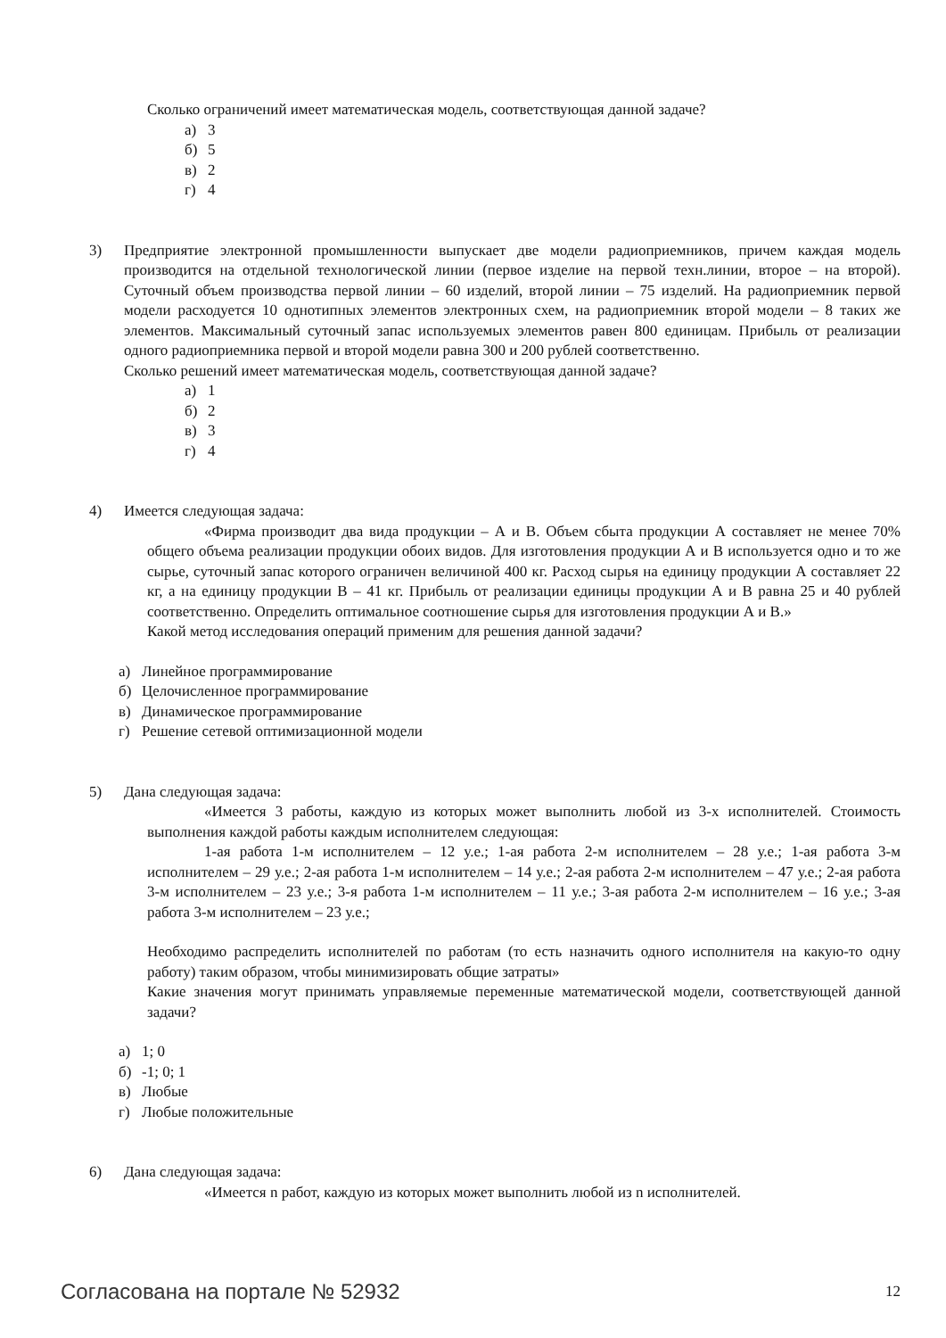Сколько ограничений имеет математическая модель, соответствующая данной задаче?
а) 3
б) 5
в) 2
г) 4
3) Предприятие электронной промышленности выпускает две модели радиоприемников, причем каждая модель производится на отдельной технологической линии (первое изделие на первой техн.линии, второе – на второй). Суточный объем производства первой линии – 60 изделий, второй линии – 75 изделий. На радиоприемник первой модели расходуется 10 однотипных элементов электронных схем, на радиоприемник второй модели – 8 таких же элементов. Максимальный суточный запас используемых элементов равен 800 единицам. Прибыль от реализации одного радиоприемника первой и второй модели равна 300 и 200 рублей соответственно.
Сколько решений имеет математическая модель, соответствующая данной задаче?
а) 1
б) 2
в) 3
г) 4
4) Имеется следующая задача:
«Фирма производит два вида продукции – А и В. Объем сбыта продукции А составляет не менее 70% общего объема реализации продукции обоих видов. Для изготовления продукции А и В используется одно и то же сырье, суточный запас которого ограничен величиной 400 кг. Расход сырья на единицу продукции А составляет 22 кг, а на единицу продукции В – 41 кг. Прибыль от реализации единицы продукции А и В равна 25 и 40 рублей соответственно. Определить оптимальное соотношение сырья для изготовления продукции А и В.»
Какой метод исследования операций применим для решения данной задачи?
а) Линейное программирование
б) Целочисленное программирование
в) Динамическое программирование
г) Решение сетевой оптимизационной модели
5) Дана следующая задача:
«Имеется 3 работы, каждую из которых может выполнить любой из 3-х исполнителей. Стоимость выполнения каждой работы каждым исполнителем следующая:
1-ая работа 1-м исполнителем – 12 у.е.; 1-ая работа 2-м исполнителем – 28 у.е.; 1-ая работа 3-м исполнителем – 29 у.е.; 2-ая работа 1-м исполнителем – 14 у.е.; 2-ая работа 2-м исполнителем – 47 у.е.; 2-ая работа 3-м исполнителем – 23 у.е.; 3-я работа 1-м исполнителем – 11 у.е.; 3-ая работа 2-м исполнителем – 16 у.е.; 3-ая работа 3-м исполнителем – 23 у.е.;
Необходимо распределить исполнителей по работам (то есть назначить одного исполнителя на какую-то одну работу) таким образом, чтобы минимизировать общие затраты»
Какие значения могут принимать управляемые переменные математической модели, соответствующей данной задачи?
а) 1; 0
б) -1; 0; 1
в) Любые
г) Любые положительные
6) Дана следующая задача:
«Имеется n работ, каждую из которых может выполнить любой из n исполнителей.
Согласована на портале № 52932
12